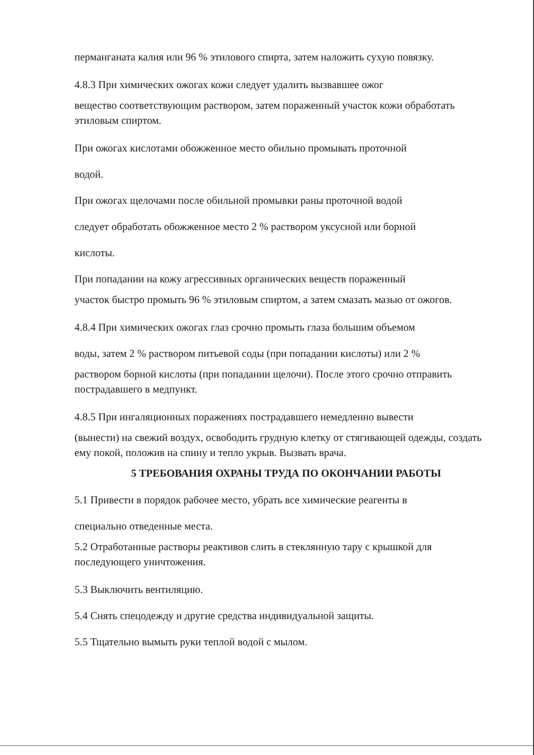перманганата калия или 96 % этилового спирта, затем наложить сухую повязку.
4.8.3 При химических ожогах кожи следует удалить вызвавшее ожог
вещество соответствующим раствором, затем пораженный участок кожи обработать этиловым спиртом.
При ожогах кислотами обожженное место обильно промывать проточной
водой.
При ожогах щелочами после обильной промывки раны проточной водой
следует обработать обожженное место 2 % раствором уксусной или борной
кислоты.
При попадании на кожу агрессивных органических веществ пораженный
участок быстро промыть 96 % этиловым спиртом, а затем смазать мазью от ожогов.
4.8.4 При химических ожогах глаз срочно промыть глаза большим объемом
воды, затем 2 % раствором питьевой соды (при попадании кислоты) или 2 %
раствором борной кислоты (при попадании щелочи). После этого срочно отправить пострадавшего в медпункт.
4.8.5 При ингаляционных поражениях пострадавшего немедленно вывести
(вынести) на свежий воздух, освободить грудную клетку от стягивающей одежды, создать ему покой, положив на спину и тепло укрыв. Вызвать врача.
5 ТРЕБОВАНИЯ ОХРАНЫ ТРУДА ПО ОКОНЧАНИИ РАБОТЫ
5.1 Привести в порядок рабочее место, убрать все химические реагенты в
специально отведенные места.
5.2 Отработанные растворы реактивов слить в стеклянную тару с крышкой для последующего уничтожения.
5.3 Выключить вентиляцию.
5.4 Снять спецодежду и другие средства индивидуальной защиты.
5.5 Тщательно вымыть руки теплой водой с мылом.